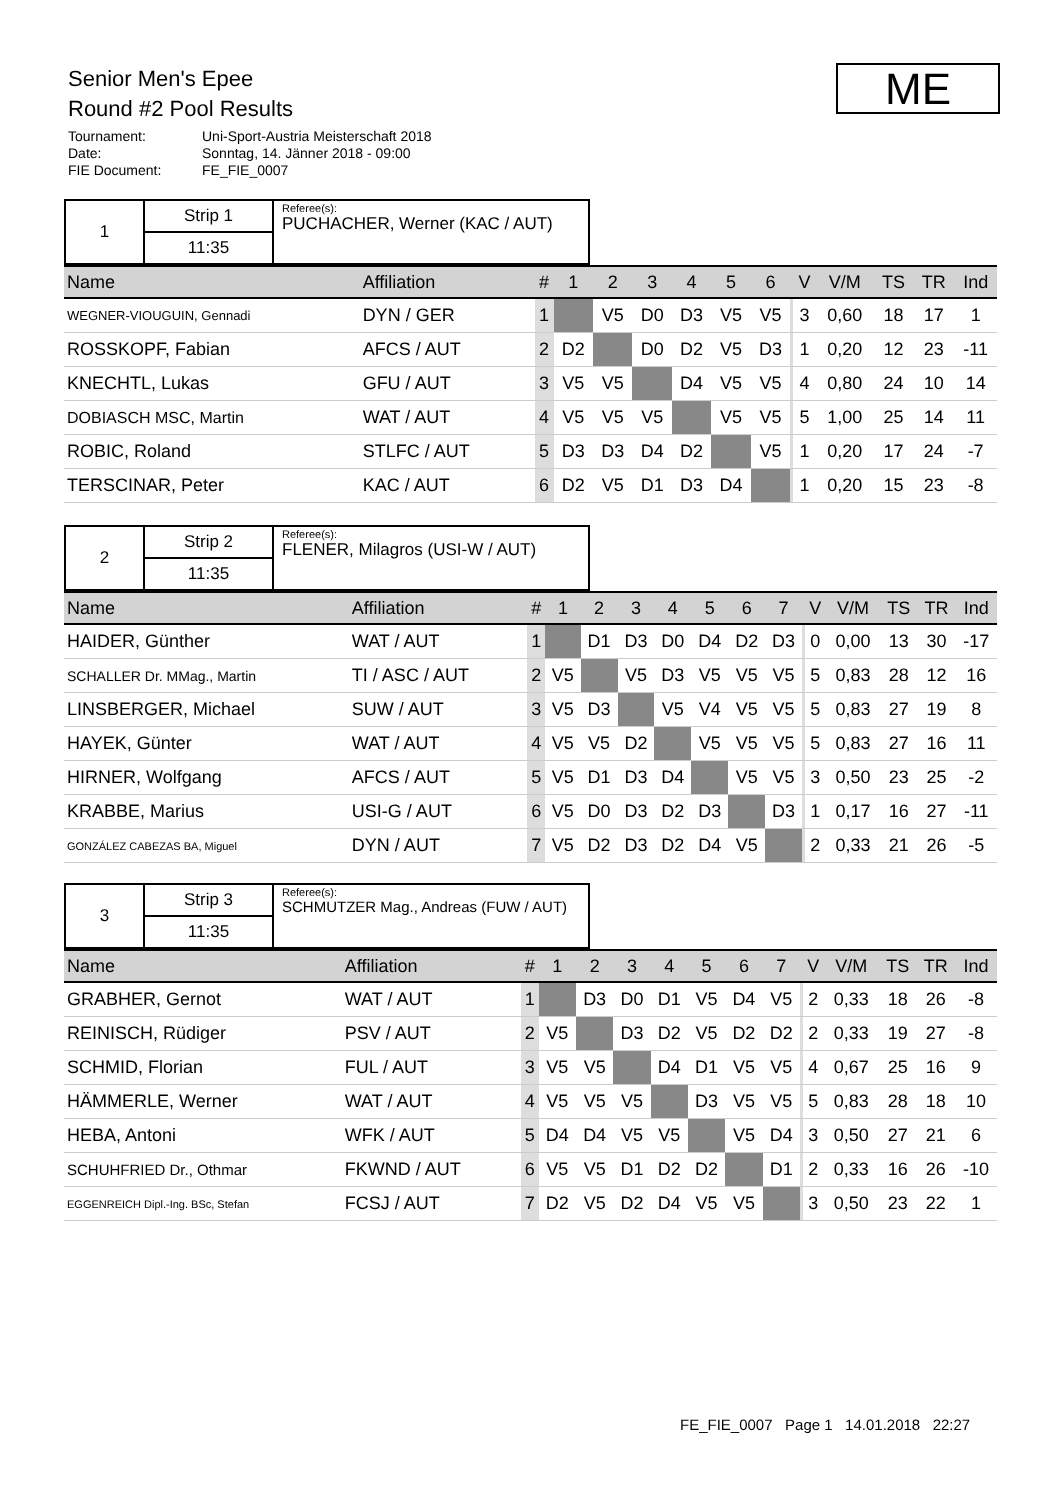Senior Men's Epee
Round #2 Pool Results
Tournament: Uni-Sport-Austria Meisterschaft 2018
Date: Sonntag, 14. Jänner 2018 - 09:00
FIE Document: FE_FIE_0007
ME
| 1 | Strip 1 | Referee(s): PUCHACHER, Werner (KAC / AUT) |
| | 11:35 | |
| Name | Affiliation | # | 1 | 2 | 3 | 4 | 5 | 6 | | V | V/M | TS | TR | Ind |
| --- | --- | --- | --- | --- | --- | --- | --- | --- | --- | --- | --- | --- | --- | --- |
| WEGNER-VIOUGUIN, Gennadi | DYN / GER | 1 | | V5 | D0 | D3 | V5 | V5 | | 3 | 0,60 | 18 | 17 | 1 |
| ROSSKOPF, Fabian | AFCS / AUT | 2 | D2 | | D0 | D2 | V5 | D3 | | 1 | 0,20 | 12 | 23 | -11 |
| KNECHTL, Lukas | GFU / AUT | 3 | V5 | V5 | | D4 | V5 | V5 | | 4 | 0,80 | 24 | 10 | 14 |
| DOBIASCH MSC, Martin | WAT / AUT | 4 | V5 | V5 | V5 | | V5 | V5 | | 5 | 1,00 | 25 | 14 | 11 |
| ROBIC, Roland | STLFC / AUT | 5 | D3 | D3 | D4 | D2 | | V5 | | 1 | 0,20 | 17 | 24 | -7 |
| TERSCINAR, Peter | KAC / AUT | 6 | D2 | V5 | D1 | D3 | D4 | | | 1 | 0,20 | 15 | 23 | -8 |
| 2 | Strip 2 | Referee(s): FLENER, Milagros (USI-W / AUT) |
| | 11:35 | |
| Name | Affiliation | # | 1 | 2 | 3 | 4 | 5 | 6 | 7 | | V | V/M | TS | TR | Ind |
| --- | --- | --- | --- | --- | --- | --- | --- | --- | --- | --- | --- | --- | --- | --- | --- |
| HAIDER, Günther | WAT / AUT | 1 | | D1 | D3 | D0 | D4 | D2 | D3 | | 0 | 0,00 | 13 | 30 | -17 |
| SCHALLER Dr. MMag., Martin | TI / ASC / AUT | 2 | V5 | | V5 | D3 | V5 | V5 | V5 | | 5 | 0,83 | 28 | 12 | 16 |
| LINSBERGER, Michael | SUW / AUT | 3 | V5 | D3 | | V5 | V4 | V5 | V5 | | 5 | 0,83 | 27 | 19 | 8 |
| HAYEK, Günter | WAT / AUT | 4 | V5 | V5 | D2 | | V5 | V5 | V5 | | 5 | 0,83 | 27 | 16 | 11 |
| HIRNER, Wolfgang | AFCS / AUT | 5 | V5 | D1 | D3 | D4 | | V5 | V5 | | 3 | 0,50 | 23 | 25 | -2 |
| KRABBE, Marius | USI-G / AUT | 6 | V5 | D0 | D3 | D2 | D3 | | D3 | | 1 | 0,17 | 16 | 27 | -11 |
| GONZÁLEZ CABEZAS BA, Miguel | DYN / AUT | 7 | V5 | D2 | D3 | D2 | D4 | V5 | | | 2 | 0,33 | 21 | 26 | -5 |
| 3 | Strip 3 | Referee(s): SCHMUTZER Mag., Andreas (FUW / AUT) |
| | 11:35 | |
| Name | Affiliation | # | 1 | 2 | 3 | 4 | 5 | 6 | 7 | | V | V/M | TS | TR | Ind |
| --- | --- | --- | --- | --- | --- | --- | --- | --- | --- | --- | --- | --- | --- | --- | --- |
| GRABHER, Gernot | WAT / AUT | 1 | | D3 | D0 | D1 | V5 | D4 | V5 | | 2 | 0,33 | 18 | 26 | -8 |
| REINISCH, Rüdiger | PSV / AUT | 2 | V5 | | D3 | D2 | V5 | D2 | D2 | | 2 | 0,33 | 19 | 27 | -8 |
| SCHMID, Florian | FUL / AUT | 3 | V5 | V5 | | D4 | D1 | V5 | V5 | | 4 | 0,67 | 25 | 16 | 9 |
| HÄMMERLE, Werner | WAT / AUT | 4 | V5 | V5 | V5 | | D3 | V5 | V5 | | 5 | 0,83 | 28 | 18 | 10 |
| HEBA, Antoni | WFK / AUT | 5 | D4 | D4 | V5 | V5 | | V5 | D4 | | 3 | 0,50 | 27 | 21 | 6 |
| SCHUHFRIED Dr., Othmar | FKWND / AUT | 6 | V5 | V5 | D1 | D2 | D2 | | D1 | | 2 | 0,33 | 16 | 26 | -10 |
| EGGENREICH Dipl.-Ing. BSc, Stefan | FCSJ / AUT | 7 | D2 | V5 | D2 | D4 | V5 | V5 | | | 3 | 0,50 | 23 | 22 | 1 |
FE_FIE_0007 Page 1 14.01.2018 22:27